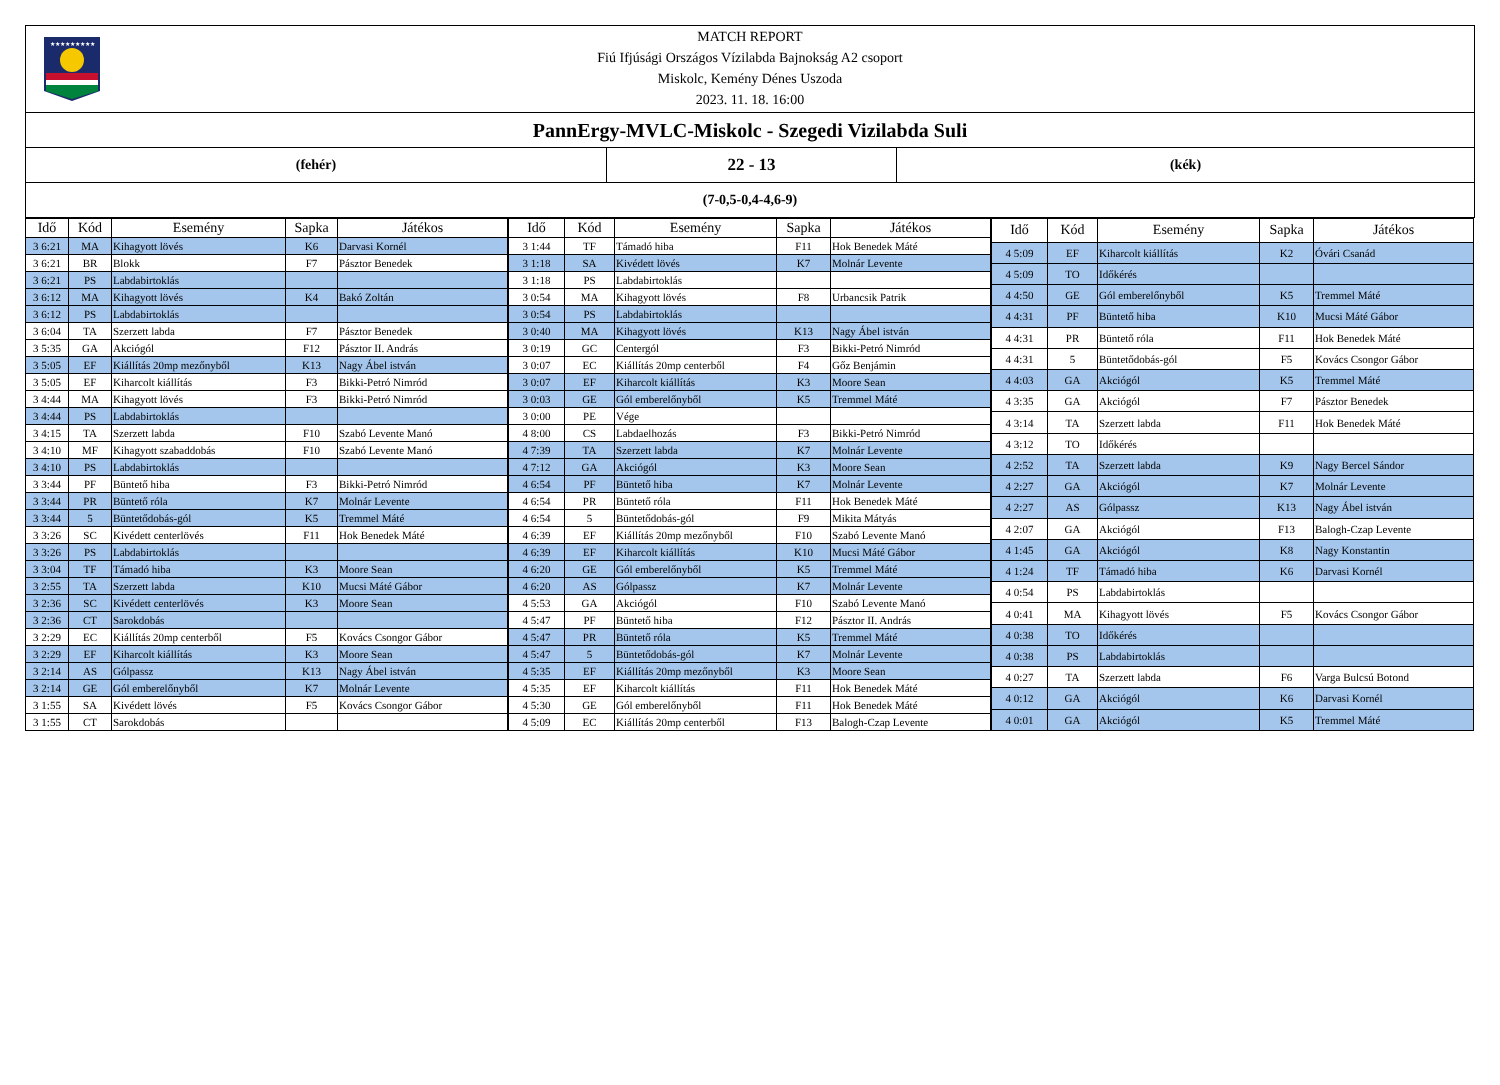★★★★★★★★★
MATCH REPORT
Fiú Ifjúsági Országos Vízilabda Bajnokság A2 csoport
Miskolc, Kemény Dénes Uszoda
2023. 11. 18. 16:00
PannErgy-MVLC-Miskolc - Szegedi Vizilabda Suli
(fehér)
22 - 13
(kék)
(7-0,5-0,4-4,6-9)
| Idő | Kód | Esemény | Sapka | Játékos |
| --- | --- | --- | --- | --- |
| 3 6:21 | MA | Kihagyott lövés | K6 | Darvasi Kornél |
| 3 6:21 | BR | Blokk | F7 | Pásztor Benedek |
| 3 6:21 | PS | Labdabirtoklás | | |
| 3 6:12 | MA | Kihagyott lövés | K4 | Bakó Zoltán |
| 3 6:12 | PS | Labdabirtoklás | | |
| 3 6:04 | TA | Szerzett labda | F7 | Pásztor Benedek |
| 3 5:35 | GA | Akciógól | F12 | Pásztor II. András |
| 3 5:05 | EF | Kiállítás 20mp mezőnyből | K13 | Nagy Ábel istván |
| 3 5:05 | EF | Kiharcolt kiállítás | F3 | Bikki-Petró Nimród |
| 3 4:44 | MA | Kihagyott lövés | F3 | Bikki-Petró Nimród |
| 3 4:44 | PS | Labdabirtoklás | | |
| 3 4:15 | TA | Szerzett labda | F10 | Szabó Levente Manó |
| 3 4:10 | MF | Kihagyott szabaddobás | F10 | Szabó Levente Manó |
| 3 4:10 | PS | Labdabirtoklás | | |
| 3 3:44 | PF | Büntető hiba | F3 | Bikki-Petró Nimród |
| 3 3:44 | PR | Büntető róla | K7 | Molnár Levente |
| 3 3:44 | 5 | Büntetődobás-gól | K5 | Tremmel Máté |
| 3 3:26 | SC | Kivédett centerlövés | F11 | Hok Benedek Máté |
| 3 3:26 | PS | Labdabirtoklás | | |
| 3 3:04 | TF | Támadó hiba | K3 | Moore Sean |
| 3 2:55 | TA | Szerzett labda | K10 | Mucsi Máté Gábor |
| 3 2:36 | SC | Kivédett centerlövés | K3 | Moore Sean |
| 3 2:36 | CT | Sarokdobás | | |
| 3 2:29 | EC | Kiállítás 20mp centerből | F5 | Kovács Csongor Gábor |
| 3 2:29 | EF | Kiharcolt kiállítás | K3 | Moore Sean |
| 3 2:14 | AS | Gólpassz | K13 | Nagy Ábel istván |
| 3 2:14 | GE | Gól emberelőnyből | K7 | Molnár Levente |
| 3 1:55 | SA | Kivédett lövés | F5 | Kovács Csongor Gábor |
| 3 1:55 | CT | Sarokdobás | | |
| Idő | Kód | Esemény | Sapka | Játékos |
| --- | --- | --- | --- | --- |
| 3 1:44 | TF | Támadó hiba | F11 | Hok Benedek Máté |
| 3 1:18 | SA | Kivédett lövés | K7 | Molnár Levente |
| 3 1:18 | PS | Labdabirtoklás | | |
| 3 0:54 | MA | Kihagyott lövés | F8 | Urbancsik Patrik |
| 3 0:54 | PS | Labdabirtoklás | | |
| 3 0:40 | MA | Kihagyott lövés | K13 | Nagy Ábel istván |
| 3 0:19 | GC | Centergól | F3 | Bikki-Petró Nimród |
| 3 0:07 | EC | Kiállítás 20mp centerből | F4 | Gőz Benjámin |
| 3 0:07 | EF | Kiharcolt kiállítás | K3 | Moore Sean |
| 3 0:03 | GE | Gól emberelőnyből | K5 | Tremmel Máté |
| 3 0:00 | PE | Vége | | |
| 4 8:00 | CS | Labdaelhozás | F3 | Bikki-Petró Nimród |
| 4 7:39 | TA | Szerzett labda | K7 | Molnár Levente |
| 4 7:12 | GA | Akciógól | K3 | Moore Sean |
| 4 6:54 | PF | Büntető hiba | K7 | Molnár Levente |
| 4 6:54 | PR | Büntető róla | F11 | Hok Benedek Máté |
| 4 6:54 | 5 | Büntetődobás-gól | F9 | Mikita Mátyás |
| 4 6:39 | EF | Kiállítás 20mp mezőnyből | F10 | Szabó Levente Manó |
| 4 6:39 | EF | Kiharcolt kiállítás | K10 | Mucsi Máté Gábor |
| 4 6:20 | GE | Gól emberelőnyből | K5 | Tremmel Máté |
| 4 6:20 | AS | Gólpassz | K7 | Molnár Levente |
| 4 5:53 | GA | Akciógól | F10 | Szabó Levente Manó |
| 4 5:47 | PF | Büntető hiba | F12 | Pásztor II. András |
| 4 5:47 | PR | Büntető róla | K5 | Tremmel Máté |
| 4 5:47 | 5 | Büntetődobás-gól | K7 | Molnár Levente |
| 4 5:35 | EF | Kiállítás 20mp mezőnyből | K3 | Moore Sean |
| 4 5:35 | EF | Kiharcolt kiállítás | F11 | Hok Benedek Máté |
| 4 5:30 | GE | Gól emberelőnyből | F11 | Hok Benedek Máté |
| 4 5:09 | EC | Kiállítás 20mp centerből | F13 | Balogh-Czap Levente |
| Idő | Kód | Esemény | Sapka | Játékos |
| --- | --- | --- | --- | --- |
| 4 5:09 | EF | Kiharcolt kiállítás | K2 | Óvári Csanád |
| 4 5:09 | TO | Időkérés | | |
| 4 4:50 | GE | Gól emberelőnyből | K5 | Tremmel Máté |
| 4 4:31 | PF | Büntető hiba | K10 | Mucsi Máté Gábor |
| 4 4:31 | PR | Büntető róla | F11 | Hok Benedek Máté |
| 4 4:31 | 5 | Büntetődobás-gól | F5 | Kovács Csongor Gábor |
| 4 4:03 | GA | Akciógól | K5 | Tremmel Máté |
| 4 3:35 | GA | Akciógól | F7 | Pásztor Benedek |
| 4 3:14 | TA | Szerzett labda | F11 | Hok Benedek Máté |
| 4 3:12 | TO | Időkérés | | |
| 4 2:52 | TA | Szerzett labda | K9 | Nagy Bercel Sándor |
| 4 2:27 | GA | Akciógól | K7 | Molnár Levente |
| 4 2:27 | AS | Gólpassz | K13 | Nagy Ábel istván |
| 4 2:07 | GA | Akciógól | F13 | Balogh-Czap Levente |
| 4 1:45 | GA | Akciógól | K8 | Nagy Konstantin |
| 4 1:24 | TF | Támadó hiba | K6 | Darvasi Kornél |
| 4 0:54 | PS | Labdabirtoklás | | |
| 4 0:41 | MA | Kihagyott lövés | F5 | Kovács Csongor Gábor |
| 4 0:38 | TO | Időkérés | | |
| 4 0:38 | PS | Labdabirtoklás | | |
| 4 0:27 | TA | Szerzett labda | F6 | Varga Bulcsú Botond |
| 4 0:12 | GA | Akciógól | K6 | Darvasi Kornél |
| 4 0:01 | GA | Akciógól | K5 | Tremmel Máté |